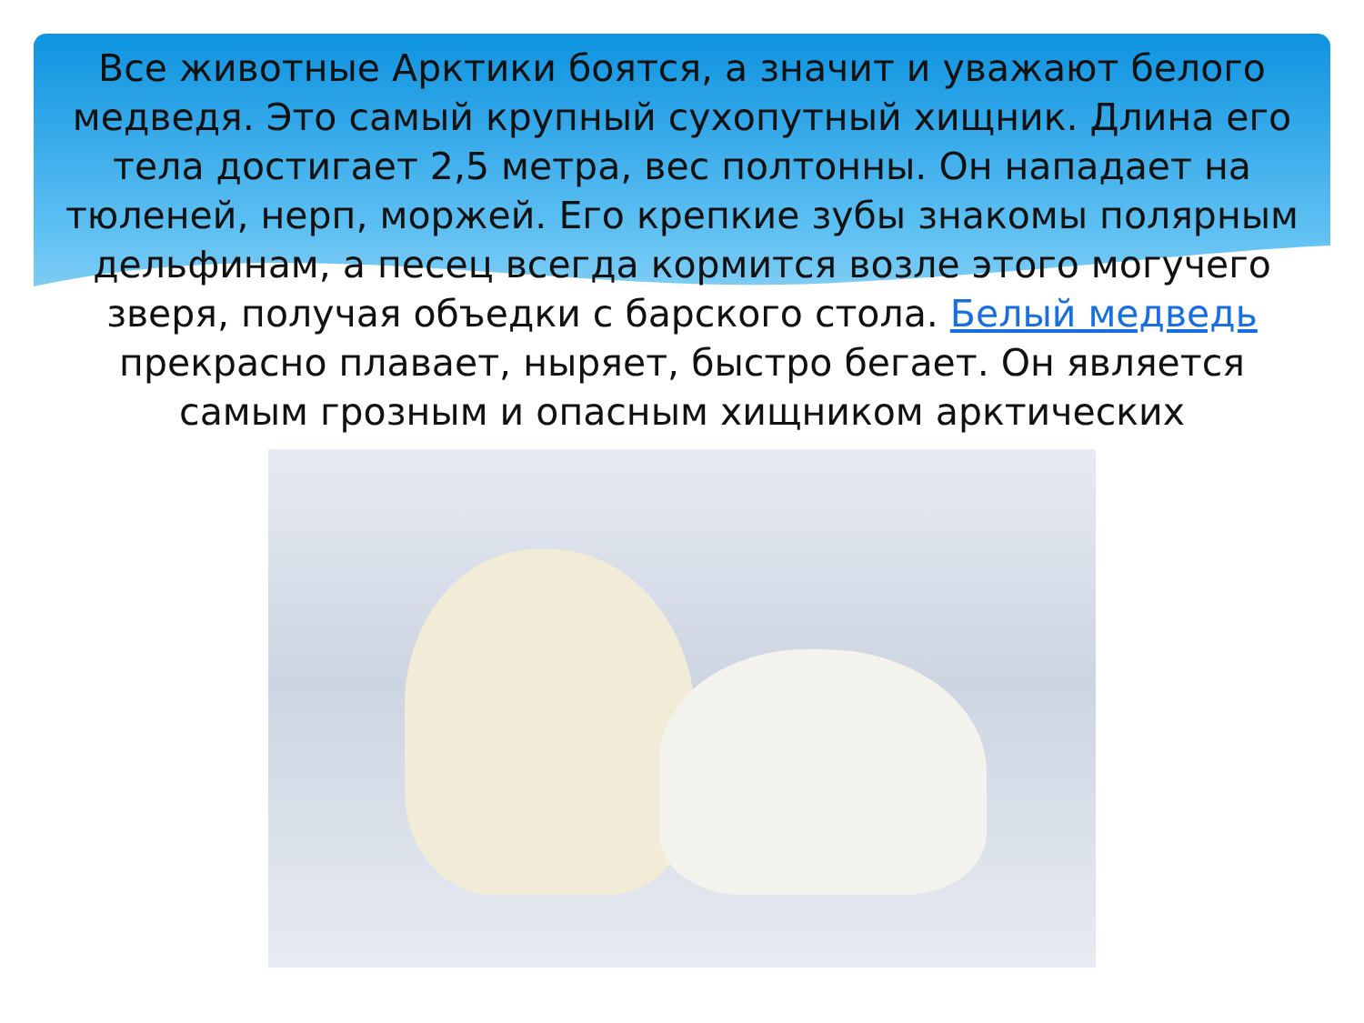Все животные Арктики боятся, а значит и уважают белого медведя. Это самый крупный сухопутный хищник. Длина его тела достигает 2,5 метра, вес полтонны. Он нападает на тюленей, нерп, моржей. Его крепкие зубы знакомы полярным дельфинам, а песец всегда кормится возле этого могучего зверя, получая объедки с барского стола. Белый медведь прекрасно плавает, ныряет, быстро бегает. Он является самым грозным и опасным хищником арктических